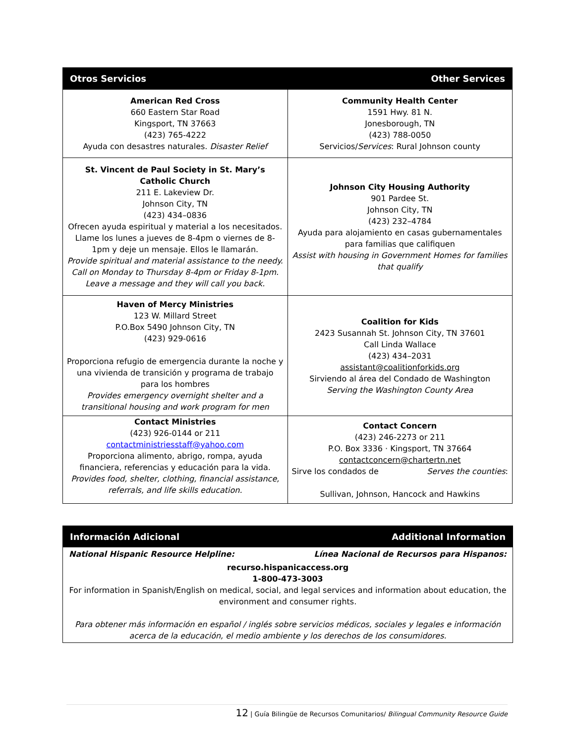| Otros Servicios | Other Services |
| American Red Cross 660 Eastern Star Road Kingsport, TN 37663 (423) 765-4222 Ayuda con desastres naturales. Disaster Relief | Community Health Center 1591 Hwy. 81 N. Jonesborough, TN (423) 788-0050 Servicios/ Services : Rural Johnson county |
| St. Vincent de Paul Society in St. Mary’s Catholic Church 211 E. Lakeview Dr. Johnson City, TN (423) 434–0836 Ofrecen ayuda espiritual y material a los necesitados. Llame los lunes a jueves de 8-4pm o viernes de 8-1pm y deje un mensaje. Ellos le llamarán. Provide spiritual and material assistance to the needy. Call on Monday to Thursday 8-4pm or Friday 8-1pm. Leave a message and they will call you back. | Johnson City Housing Authority 901 Pardee St. Johnson City, TN (423) 232–4784 Ayuda para alojamiento en casas gubernamentales para familias que califiquen Assist with housing in Government Homes for families that qualify |
| Haven of Mercy Ministries 123 W. Millard Street P.O.Box 5490 Johnson City, TN (423) 929-0616 Proporciona refugio de emergencia durante la noche y una vivienda de transición y programa de trabajo para los hombres Provides emergency overnight shelter and a transitional housing and work program for men | Coalition for Kids 2423 Susannah St. Johnson City, TN 37601 Call Linda Wallace (423) 434–2031 assistant@coalitionforkids.org Sirviendo al área del Condado de Washington Serving the Washington County Area |
| Contact Ministries (423) 926-0144 or 211 contactministriesstaff@yahoo.com Proporciona alimento, abrigo, rompa, ayuda financiera, referencias y educación para la vida. Provides food, shelter, clothing, financial assistance, referrals, and life skills education. | Contact Concern (423) 246-2273 or 211 P.O. Box 3336 · Kingsport, TN 37664 contactconcern@chartertn.net Sirve los condados de Serves the counties : Sullivan, Johnson, Hancock and Hawkins |
| Información Adicional | Additional Information |
| National Hispanic Resource Helpline: | Línea Nacional de Recursos para Hispanos: |
| recurso.hispanicaccess.org 1-800-473-3003 For information in Spanish/English on medical, social, and legal services and information about education, the environment and consumer rights. Para obtener más información en español / inglés sobre servicios médicos, sociales y legales e información acerca de la educación, el medio ambiente y los derechos de los consumidores. | |
12 | Guía Bilingüe de Recursos Comunitarios/ Bilingual Community Resource Guide